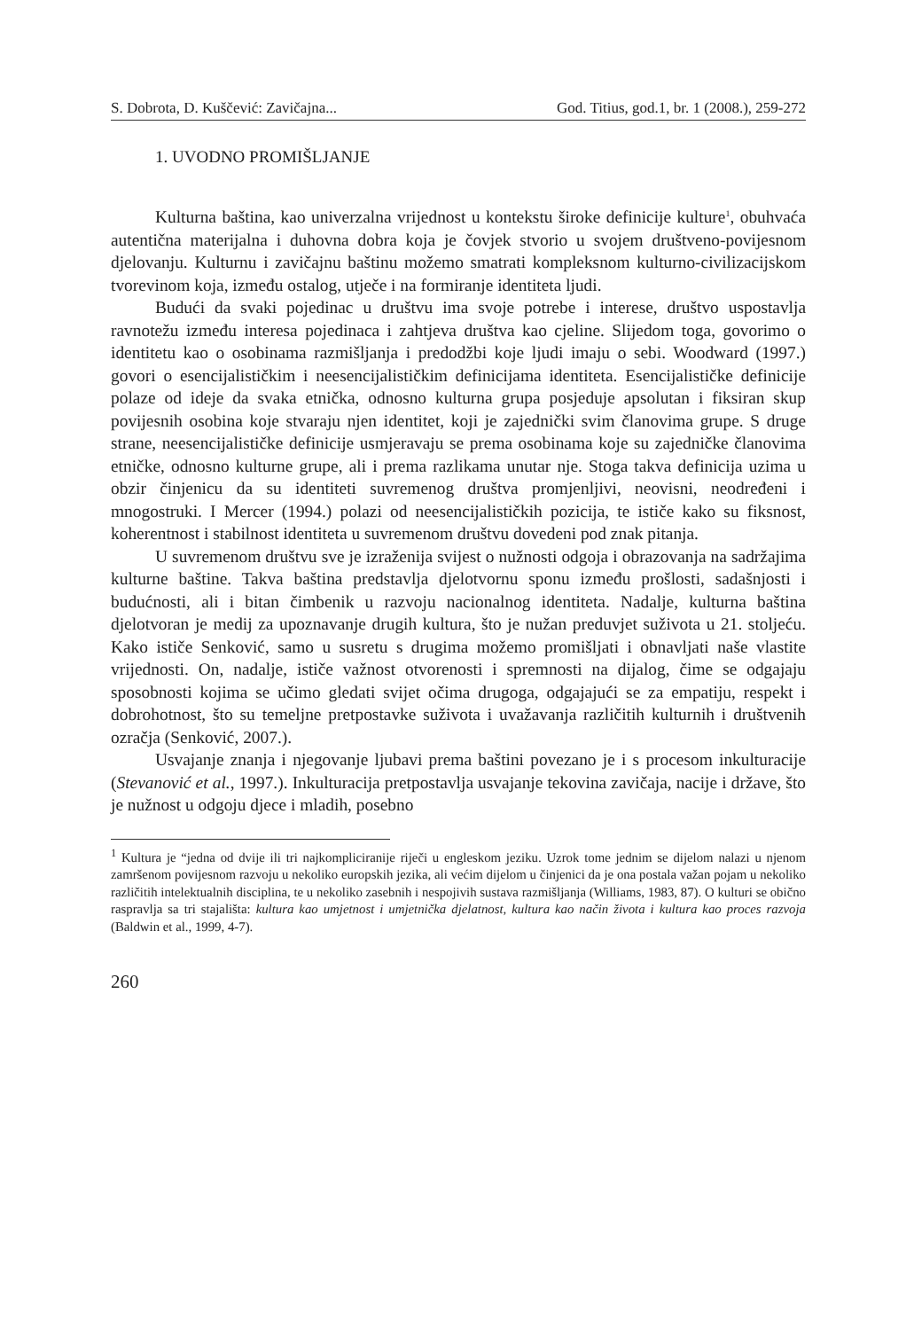S. Dobrota, D. Kuščević: Zavičajna... God. Titius, god.1, br. 1 (2008.), 259-272
1. UVODNO PROMIŠLJANJE
Kulturna baština, kao univerzalna vrijednost u kontekstu široke definicije kulture<sup>1</sup>, obuhvaća autentična materijalna i duhovna dobra koja je čovjek stvorio u svojem društveno-povijesnom djelovanju. Kulturnu i zavičajnu baštinu možemo smatrati kompleksnom kulturno-civilizacijskom tvorevinom koja, između ostalog, utječe i na formiranje identiteta ljudi.
Budući da svaki pojedinac u društvu ima svoje potrebe i interese, društvo uspostavlja ravnotežu između interesa pojedinaca i zahtjeva društva kao cjeline. Slijedom toga, govorimo o identitetu kao o osobinama razmišljanja i predodžbi koje ljudi imaju o sebi. Woodward (1997.) govori o esencijalističkim i neesencijalističkim definicijama identiteta. Esencijalističke definicije polaze od ideje da svaka etnička, odnosno kulturna grupa posjeduje apsolutan i fiksiran skup povijesnih osobina koje stvaraju njen identitet, koji je zajednički svim članovima grupe. S druge strane, neesencijalističke definicije usmjeravaju se prema osobinama koje su zajedničke članovima etničke, odnosno kulturne grupe, ali i prema razlikama unutar nje. Stoga takva definicija uzima u obzir činjenicu da su identiteti suvremenog društva promjenljivi, neovisni, neodređeni i mnogostruki. I Mercer (1994.) polazi od neesencijalističkih pozicija, te ističe kako su fiksnost, koherentnost i stabilnost identiteta u suvremenom društvu dovedeni pod znak pitanja.
U suvremenom društvu sve je izraženija svijest o nužnosti odgoja i obrazovanja na sadržajima kulturne baštine. Takva baština predstavlja djelotvornu sponu između prošlosti, sadašnjosti i budućnosti, ali i bitan čimbenik u razvoju nacionalnog identiteta. Nadalje, kulturna baština djelotvoran je medij za upoznavanje drugih kultura, što je nužan preduvjet suživota u 21. stoljeću. Kako ističe Senković, samo u susretu s drugima možemo promišljati i obnavljati naše vlastite vrijednosti. On, nadalje, ističe važnost otvorenosti i spremnosti na dijalog, čime se odgajaju sposobnosti kojima se učimo gledati svijet očima drugoga, odgajajući se za empatiju, respekt i dobrohotnost, što su temeljne pretpostavke suživota i uvažavanja različitih kulturnih i društvenih ozračja (Senković, 2007.).
Usvajanje znanja i njegovanje ljubavi prema baštini povezano je i s procesom inkulturacije (Stevanović et al., 1997.). Inkulturacija pretpostavlja usvajanje tekovina zavičaja, nacije i države, što je nužnost u odgoju djece i mladih, posebno
<sup>1</sup> Kultura je “jedna od dvije ili tri najkompliciranije riječi u engleskom jeziku. Uzrok tome jednim se dijelom nalazi u njenom zamršenom povijesnom razvoju u nekoliko europskih jezika, ali većim dijelom u činjenici da je ona postala važan pojam u nekoliko različitih intelektualnih disciplina, te u nekoliko zasebnih i nespojivih sustava razmišljanja (Williams, 1983, 87). O kulturi se obično raspravlja sa tri stajališta: kultura kao umjetnost i umjetnička djelatnost, kultura kao način života i kultura kao proces razvoja (Baldwin et al., 1999, 4-7).
260